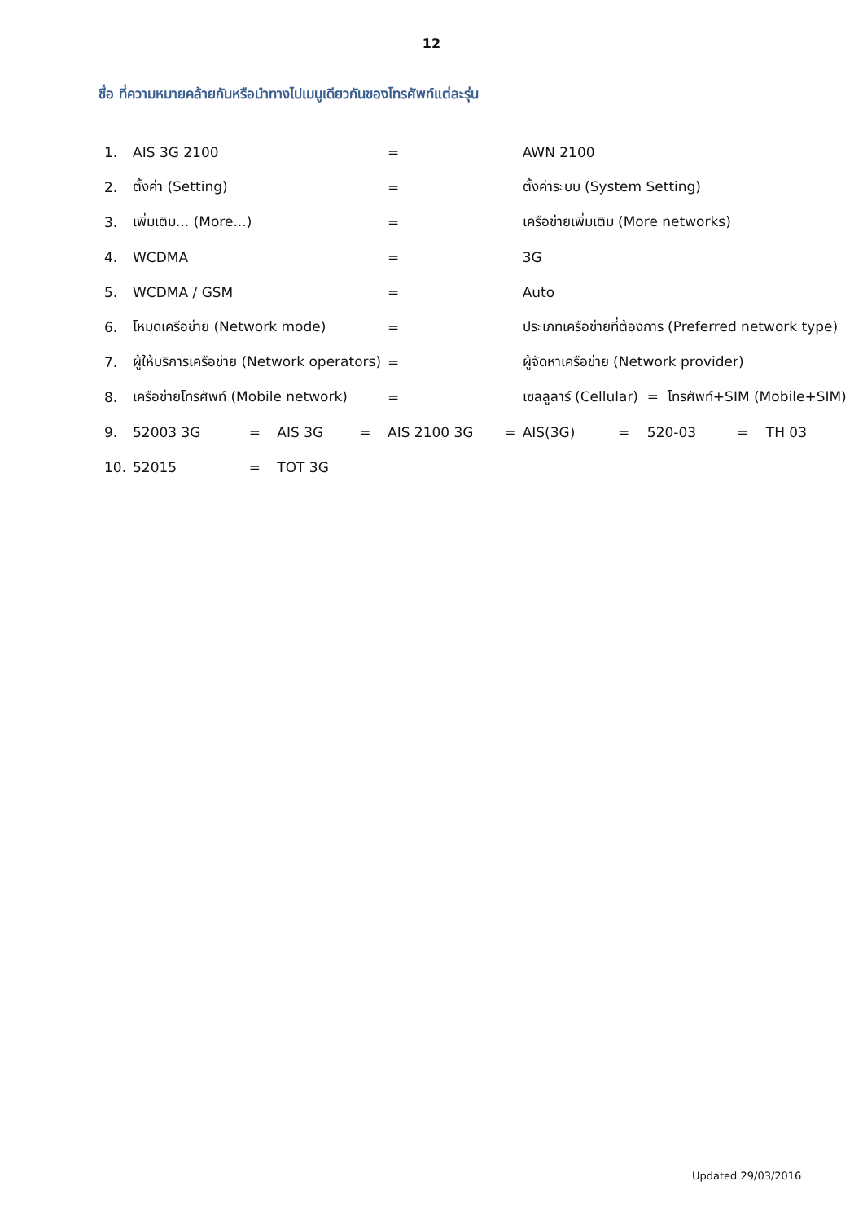12
ชื่อ ที่ความหมายคล้ายกันหรือนำทางไปเมนูเดียวกันของโทรศัพท์แต่ละรุ่น
| 1. | AIS 3G 2100 | | | | | = | AWN 2100 | | | | | |
| 2. | ตั้งค่า (Setting) | | | | | = | ตั้งค่าระบบ (System Setting) | | | | | |
| 3. | เพิ่มเติม... (More...) | | | | | = | เครือข่ายเพิ่มเติม (More networks) | | | | | |
| 4. | WCDMA | | | | | = | 3G | | | | | |
| 5. | WCDMA / GSM | | | | | = | Auto | | | | | |
| 6. | โหมดเครือข่าย (Network mode) | | | | | = | ประเภทเครือข่ายที่ต้องการ (Preferred network type) | | | | | |
| 7. | ผู้ให้บริการเครือข่าย (Network operators) | | | | | = | ผู้จัดหาเครือข่าย (Network provider) | | | | | |
| 8. | เครือข่ายโทรศัพท์ (Mobile network) | | | | | = | เซลลูลาร์ (Cellular) = โทรศัพท์+SIM (Mobile+SIM) | | | | | |
| 9. | 52003 3G | = | AIS 3G | = | AIS 2100 3G = | | AIS(3G) | = | 520-03 | = | TH 03 | |
| 10. | 52015 | = | TOT 3G | | | | | | | | | |
Updated 29/03/2016